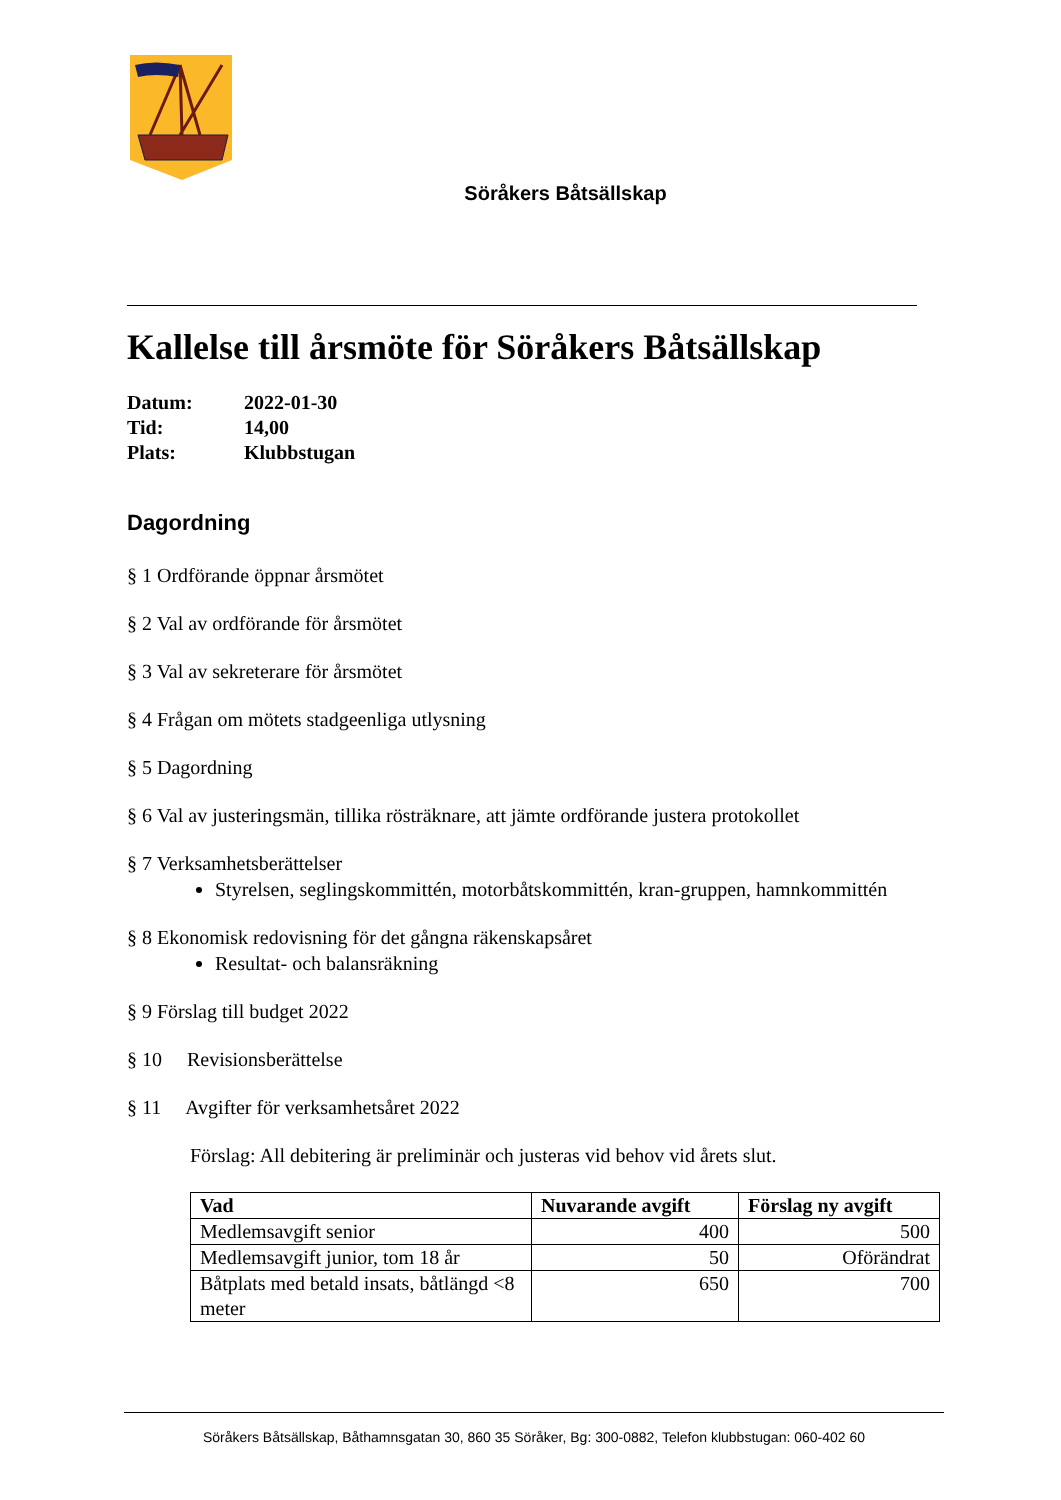Söråkers Båtsällskap
Kallelse till årsmöte för Söråkers Båtsällskap
| Datum: | 2022-01-30 |
| Tid: | 14,00 |
| Plats: | Klubbstugan |
Dagordning
§ 1 Ordförande öppnar årsmötet
§ 2 Val av ordförande för årsmötet
§ 3 Val av sekreterare för årsmötet
§ 4 Frågan om mötets stadgeenliga utlysning
§ 5 Dagordning
§ 6 Val av justeringsmän, tillika rösträknare, att jämte ordförande justera protokollet
§ 7 Verksamhetsberättelser
Styrelsen, seglingskommittén, motorbåtskommittén, kran-gruppen, hamnkommittén
§ 8 Ekonomisk redovisning för det gångna räkenskapsåret
Resultat- och balansräkning
§ 9 Förslag till budget 2022
§ 10 Revisionsberättelse
§ 11 Avgifter för verksamhetsåret 2022
Förslag: All debitering är preliminär och justeras vid behov vid årets slut.
| Vad | Nuvarande avgift | Förslag ny avgift |
| --- | --- | --- |
| Medlemsavgift senior | 400 | 500 |
| Medlemsavgift junior, tom 18 år | 50 | Oförändrat |
| Båtplats med betald insats, båtlängd <8 meter | 650 | 700 |
Söråkers Båtsällskap, Båthamnsgatan 30, 860 35 Söråker, Bg: 300-0882, Telefon klubbstugan: 060-402 60